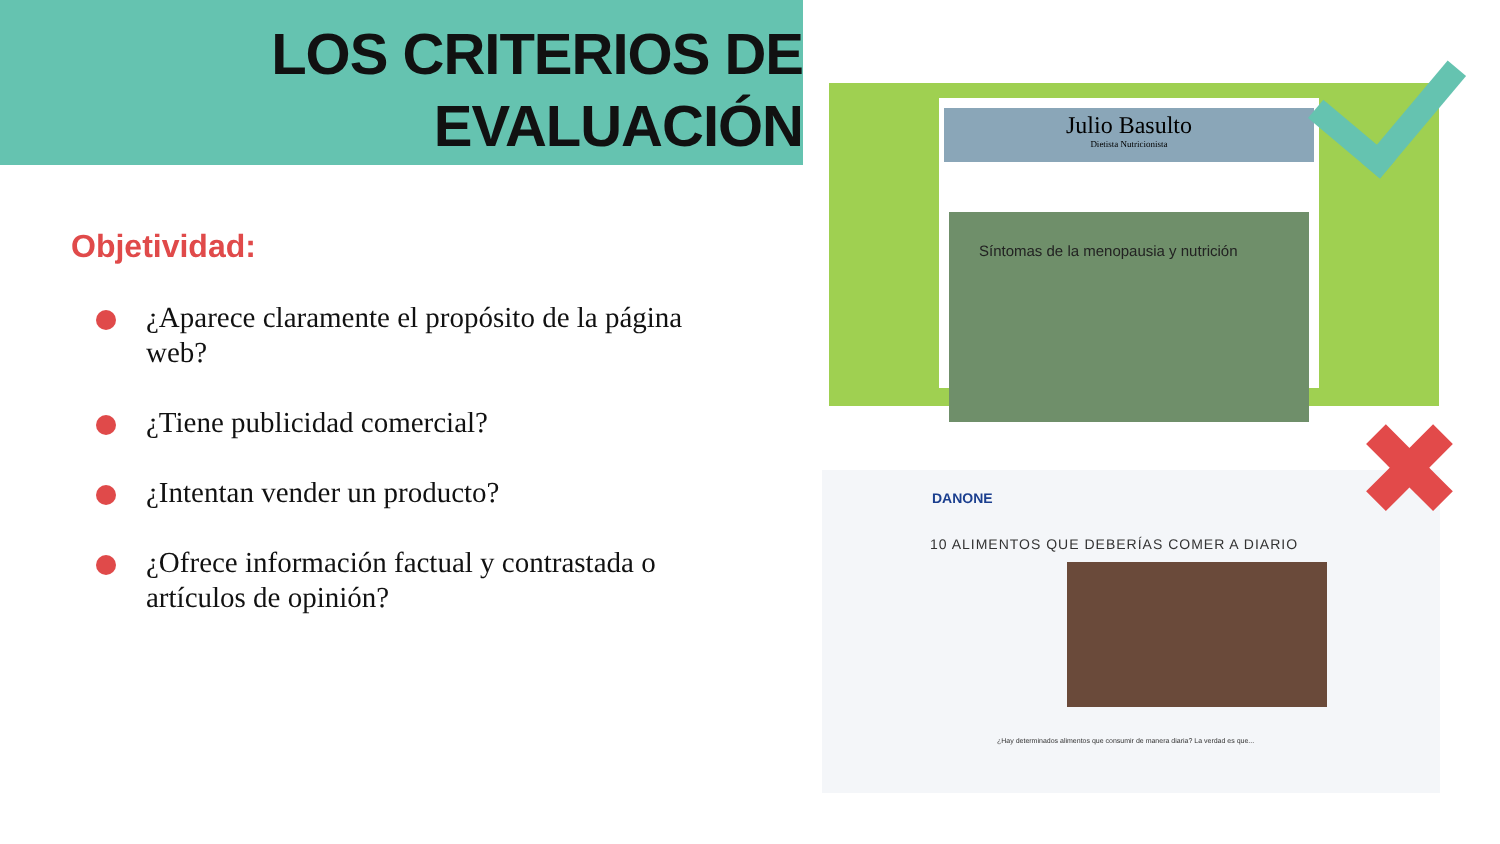LOS CRITERIOS DE
EVALUACIÓN
Objetividad:
¿Aparece claramente el propósito de la página web?
¿Tiene publicidad comercial?
¿Intentan vender un producto?
¿Ofrece información factual y contrastada o artículos de opinión?
Julio Basulto
Dietista Nutricionista
Síntomas de la menopausia y nutrición
DANONE
10 ALIMENTOS QUE DEBERÍAS COMER A DIARIO
¿Hay determinados alimentos que consumir de manera diaria? La verdad es que...
✖